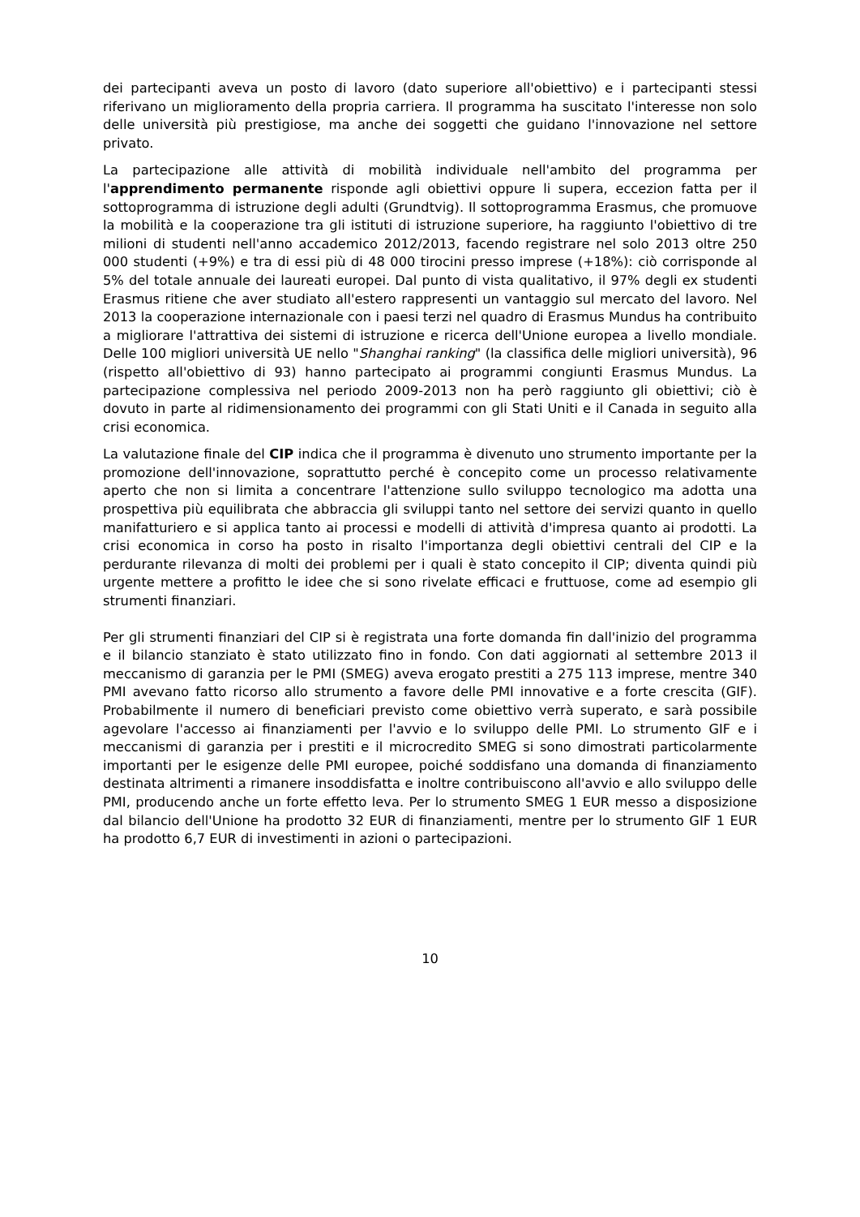dei partecipanti aveva un posto di lavoro (dato superiore all'obiettivo) e i partecipanti stessi riferivano un miglioramento della propria carriera. Il programma ha suscitato l'interesse non solo delle università più prestigiose, ma anche dei soggetti che guidano l'innovazione nel settore privato.
La partecipazione alle attività di mobilità individuale nell'ambito del programma per l'apprendimento permanente risponde agli obiettivi oppure li supera, eccezion fatta per il sottoprogramma di istruzione degli adulti (Grundtvig). Il sottoprogramma Erasmus, che promuove la mobilità e la cooperazione tra gli istituti di istruzione superiore, ha raggiunto l'obiettivo di tre milioni di studenti nell'anno accademico 2012/2013, facendo registrare nel solo 2013 oltre 250 000 studenti (+9%) e tra di essi più di 48 000 tirocini presso imprese (+18%): ciò corrisponde al 5% del totale annuale dei laureati europei. Dal punto di vista qualitativo, il 97% degli ex studenti Erasmus ritiene che aver studiato all'estero rappresenti un vantaggio sul mercato del lavoro. Nel 2013 la cooperazione internazionale con i paesi terzi nel quadro di Erasmus Mundus ha contribuito a migliorare l'attrattiva dei sistemi di istruzione e ricerca dell'Unione europea a livello mondiale. Delle 100 migliori università UE nello "Shanghai ranking" (la classifica delle migliori università), 96 (rispetto all'obiettivo di 93) hanno partecipato ai programmi congiunti Erasmus Mundus. La partecipazione complessiva nel periodo 2009-2013 non ha però raggiunto gli obiettivi; ciò è dovuto in parte al ridimensionamento dei programmi con gli Stati Uniti e il Canada in seguito alla crisi economica.
La valutazione finale del CIP indica che il programma è divenuto uno strumento importante per la promozione dell'innovazione, soprattutto perché è concepito come un processo relativamente aperto che non si limita a concentrare l'attenzione sullo sviluppo tecnologico ma adotta una prospettiva più equilibrata che abbraccia gli sviluppi tanto nel settore dei servizi quanto in quello manifatturiero e si applica tanto ai processi e modelli di attività d'impresa quanto ai prodotti. La crisi economica in corso ha posto in risalto l'importanza degli obiettivi centrali del CIP e la perdurante rilevanza di molti dei problemi per i quali è stato concepito il CIP; diventa quindi più urgente mettere a profitto le idee che si sono rivelate efficaci e fruttuose, come ad esempio gli strumenti finanziari.
Per gli strumenti finanziari del CIP si è registrata una forte domanda fin dall'inizio del programma e il bilancio stanziato è stato utilizzato fino in fondo. Con dati aggiornati al settembre 2013 il meccanismo di garanzia per le PMI (SMEG) aveva erogato prestiti a 275 113 imprese, mentre 340 PMI avevano fatto ricorso allo strumento a favore delle PMI innovative e a forte crescita (GIF). Probabilmente il numero di beneficiari previsto come obiettivo verrà superato, e sarà possibile agevolare l'accesso ai finanziamenti per l'avvio e lo sviluppo delle PMI. Lo strumento GIF e i meccanismi di garanzia per i prestiti e il microcredito SMEG si sono dimostrati particolarmente importanti per le esigenze delle PMI europee, poiché soddisfano una domanda di finanziamento destinata altrimenti a rimanere insoddisfatta e inoltre contribuiscono all'avvio e allo sviluppo delle PMI, producendo anche un forte effetto leva. Per lo strumento SMEG 1 EUR messo a disposizione dal bilancio dell'Unione ha prodotto 32 EUR di finanziamenti, mentre per lo strumento GIF 1 EUR ha prodotto 6,7 EUR di investimenti in azioni o partecipazioni.
10